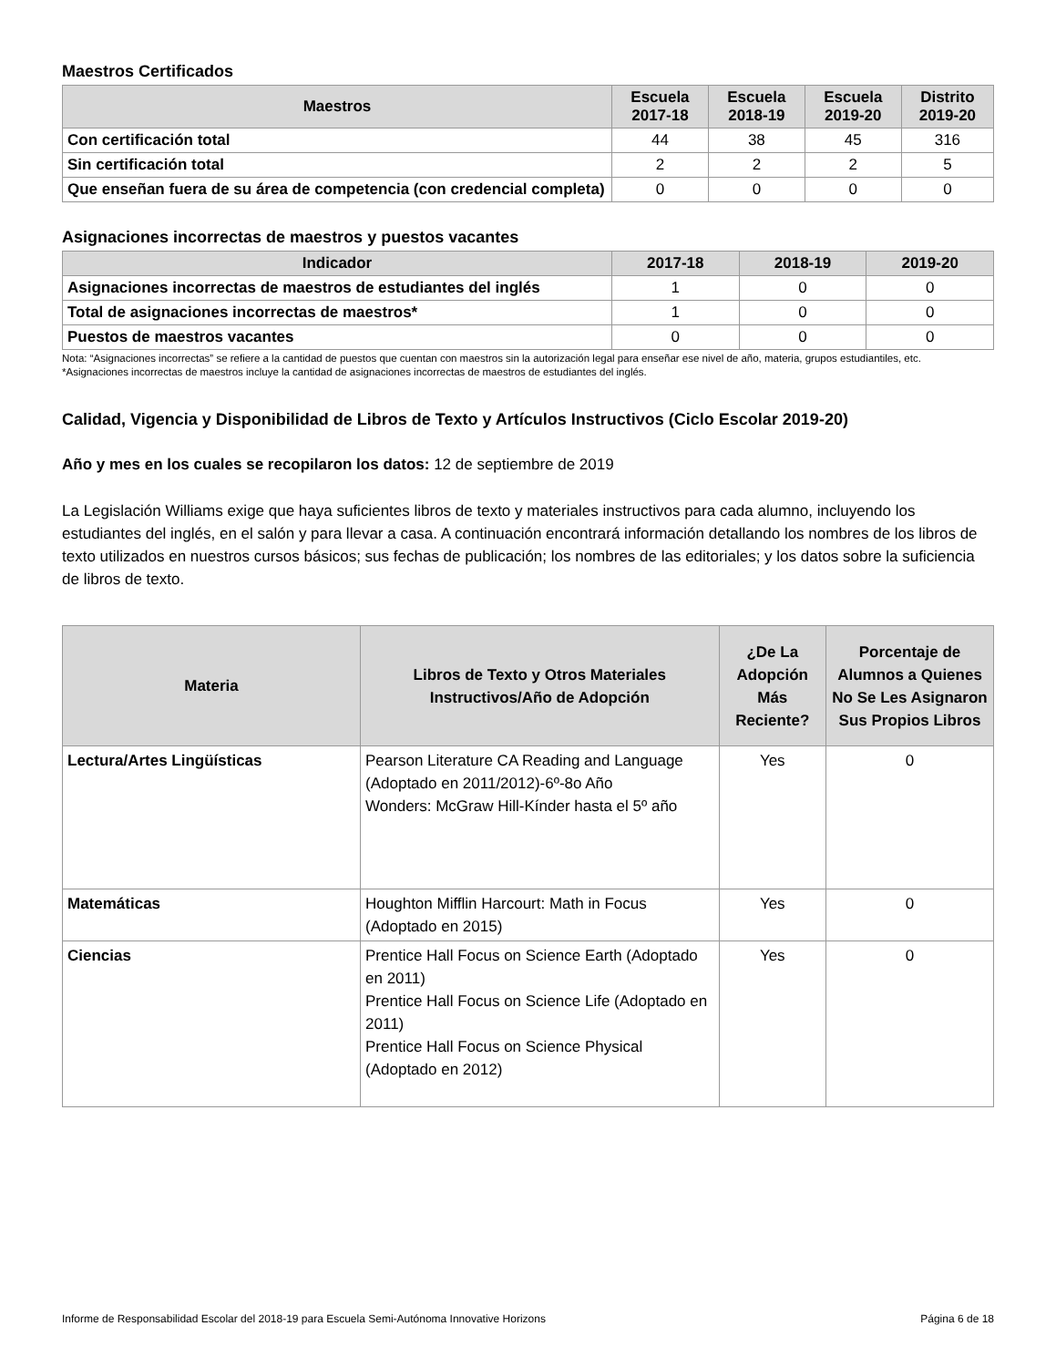Maestros Certificados
| Maestros | Escuela 2017-18 | Escuela 2018-19 | Escuela 2019-20 | Distrito 2019-20 |
| --- | --- | --- | --- | --- |
| Con certificación total | 44 | 38 | 45 | 316 |
| Sin certificación total | 2 | 2 | 2 | 5 |
| Que enseñan fuera de su área de competencia (con credencial completa) | 0 | 0 | 0 | 0 |
Asignaciones incorrectas de maestros y puestos vacantes
| Indicador | 2017-18 | 2018-19 | 2019-20 |
| --- | --- | --- | --- |
| Asignaciones incorrectas de maestros de estudiantes del inglés | 1 | 0 | 0 |
| Total de asignaciones incorrectas de maestros* | 1 | 0 | 0 |
| Puestos de maestros vacantes | 0 | 0 | 0 |
Nota: “Asignaciones incorrectas” se refiere a la cantidad de puestos que cuentan con maestros sin la autorización legal para enseñar ese nivel de año, materia, grupos estudiantiles, etc.
*Asignaciones incorrectas de maestros incluye la cantidad de asignaciones incorrectas de maestros de estudiantes del inglés.
Calidad, Vigencia y Disponibilidad de Libros de Texto y Artículos Instructivos (Ciclo Escolar 2019-20)
Año y mes en los cuales se recopilaron los datos: 12 de septiembre de 2019
La Legislación Williams exige que haya suficientes libros de texto y materiales instructivos para cada alumno, incluyendo los estudiantes del inglés, en el salón y para llevar a casa. A continuación encontrará información detallando los nombres de los libros de texto utilizados en nuestros cursos básicos; sus fechas de publicación; los nombres de las editoriales; y los datos sobre la suficiencia de libros de texto.
| Materia | Libros de Texto y Otros Materiales Instructivos/Año de Adopción | ¿De La Adopción Más Reciente? | Porcentaje de Alumnos a Quienes No Se Les Asignaron Sus Propios Libros |
| --- | --- | --- | --- |
| Lectura/Artes Lingüísticas | Pearson Literature CA Reading and Language (Adoptado en 2011/2012)-6º-8o Año Wonders: McGraw Hill-Kínder hasta el 5º año | Yes | 0 |
| Matemáticas | Houghton Mifflin Harcourt: Math in Focus (Adoptado en 2015) | Yes | 0 |
| Ciencias | Prentice Hall Focus on Science Earth (Adoptado en 2011) Prentice Hall Focus on Science Life (Adoptado en 2011) Prentice Hall Focus on Science Physical (Adoptado en 2012) | Yes | 0 |
Informe de Responsabilidad Escolar del 2018-19 para Escuela Semi-Autónoma Innovative Horizons Página 6 de 18